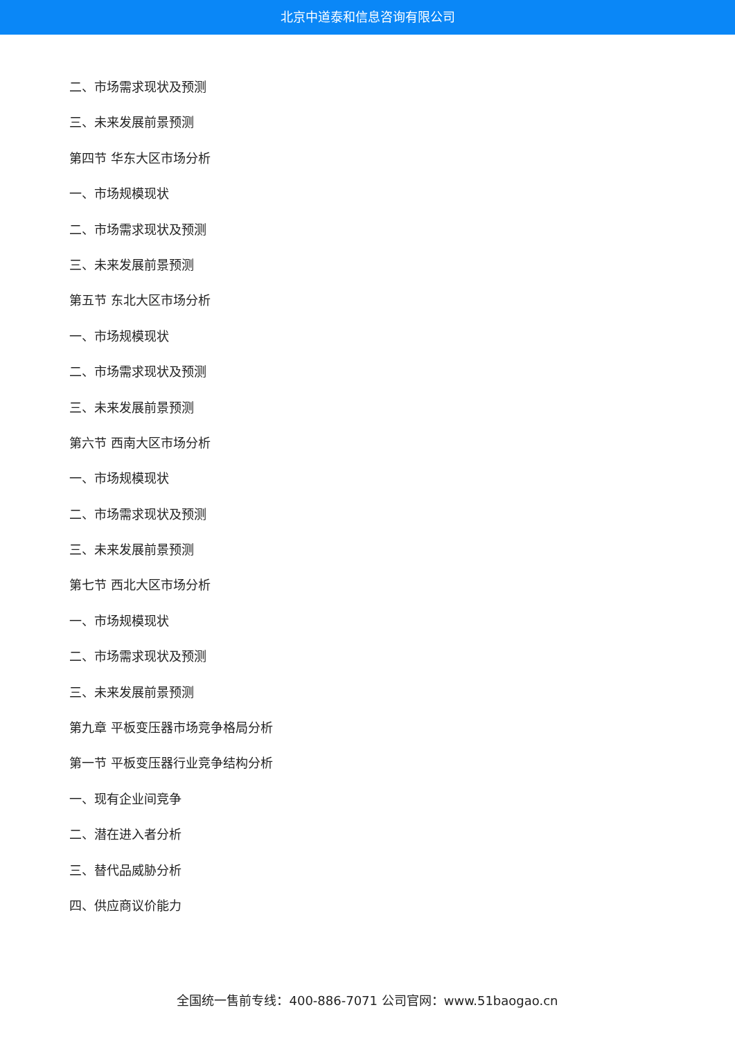北京中道泰和信息咨询有限公司
二、市场需求现状及预测
三、未来发展前景预测
第四节 华东大区市场分析
一、市场规模现状
二、市场需求现状及预测
三、未来发展前景预测
第五节 东北大区市场分析
一、市场规模现状
二、市场需求现状及预测
三、未来发展前景预测
第六节 西南大区市场分析
一、市场规模现状
二、市场需求现状及预测
三、未来发展前景预测
第七节 西北大区市场分析
一、市场规模现状
二、市场需求现状及预测
三、未来发展前景预测
第九章 平板变压器市场竞争格局分析
第一节 平板变压器行业竞争结构分析
一、现有企业间竞争
二、潜在进入者分析
三、替代品威胁分析
四、供应商议价能力
全国统一售前专线：400-886-7071 公司官网：www.51baogao.cn